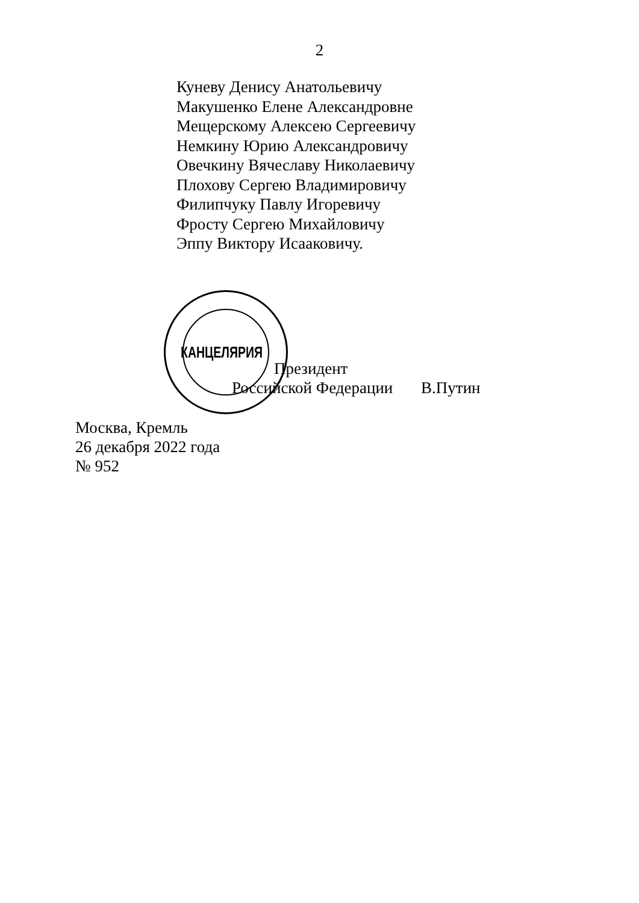2
Куневу Денису Анатольевичу
Макушенко Елене Александровне
Мещерскому Алексею Сергеевичу
Немкину Юрию Александровичу
Овечкину Вячеславу Николаевичу
Плохову Сергею Владимировичу
Филипчуку Павлу Игоревичу
Фросту Сергею Михайловичу
Эппу Виктору Исааковичу.
КАНЦЕЛЯРИЯ
Президент
Российской Федерации В.Путин
Москва, Кремль
26 декабря 2022 года
№ 952